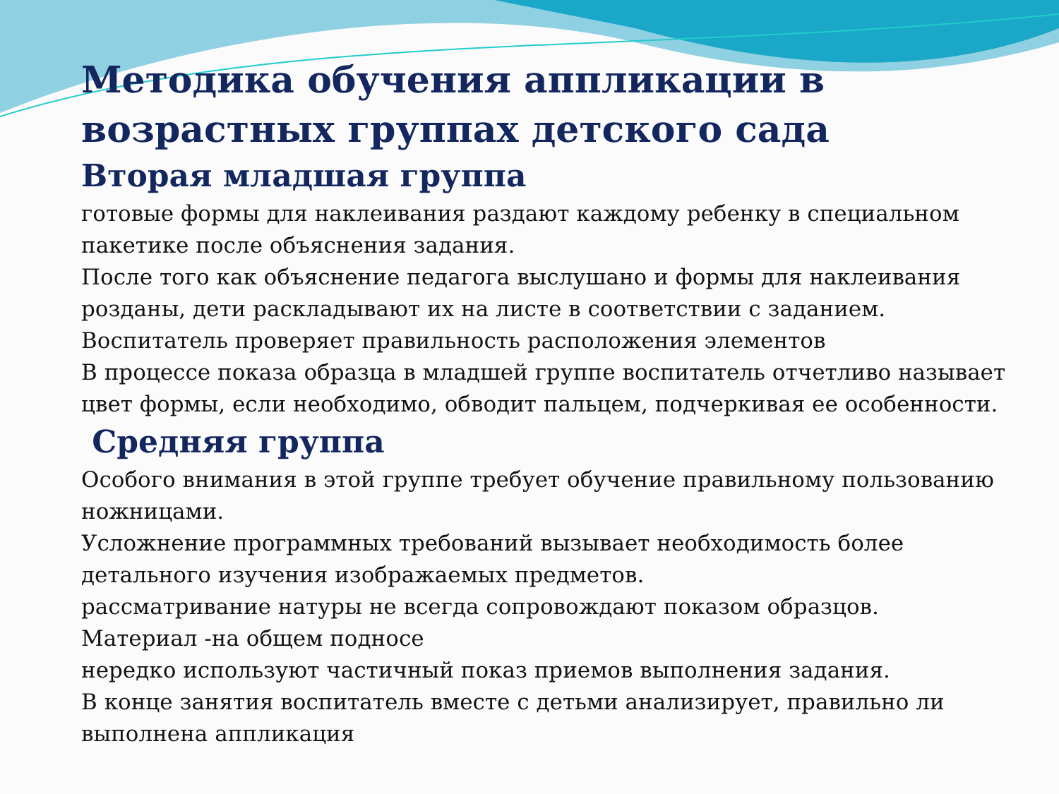Методика обучения аппликации в возрастных группах детского сада
Вторая младшая группа
готовые формы для наклеивания раздают каждому ребенку в специальном пакетике после объяснения задания.
После того как объяснение педагога выслушано и формы для наклеивания розданы, дети раскладывают их на листе в соответствии с заданием.
Воспитатель проверяет правильность расположения элементов
В процессе показа образца в младшей группе воспитатель отчетливо называет цвет формы, если необходимо, обводит пальцем, подчеркивая ее особенности.
Средняя группа
Особого внимания в этой группе требует обучение правильному пользованию ножницами.
Усложнение программных требований вызывает необходимость более детального изучения изображаемых предметов.
рассматривание натуры не всегда сопровождают показом образцов.
Материал -на общем подносе
нередко используют частичный показ приемов выполнения задания.
В конце занятия воспитатель вместе с детьми анализирует, правильно ли выполнена аппликация